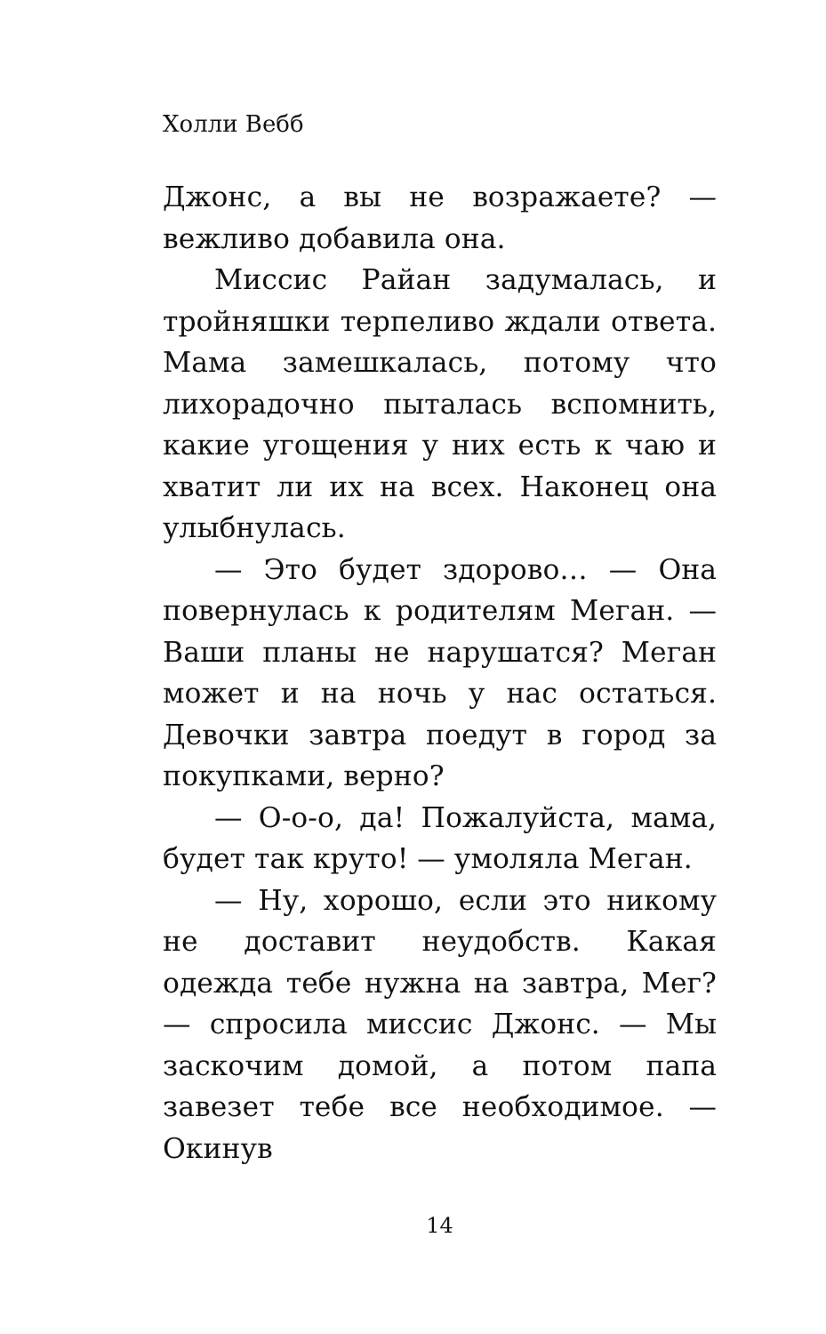Холли Вебб
Джонс, а вы не возражаете? — вежливо добавила она.
Миссис Райан задумалась, и тройняшки терпеливо ждали ответа. Мама замешкалась, потому что лихорадочно пыталась вспомнить, какие угощения у них есть к чаю и хватит ли их на всех. Наконец она улыбнулась.
— Это будет здорово… — Она повернулась к родителям Меган. — Ваши планы не нарушатся? Меган может и на ночь у нас остаться. Девочки завтра поедут в город за покупками, верно?
— О-о-о, да! Пожалуйста, мама, будет так круто! — умоляла Меган.
— Ну, хорошо, если это никому не доставит неудобств. Какая одежда тебе нужна на завтра, Мег? — спросила миссис Джонс. — Мы заскочим домой, а потом папа завезет тебе все необходимое. — Окинув
14